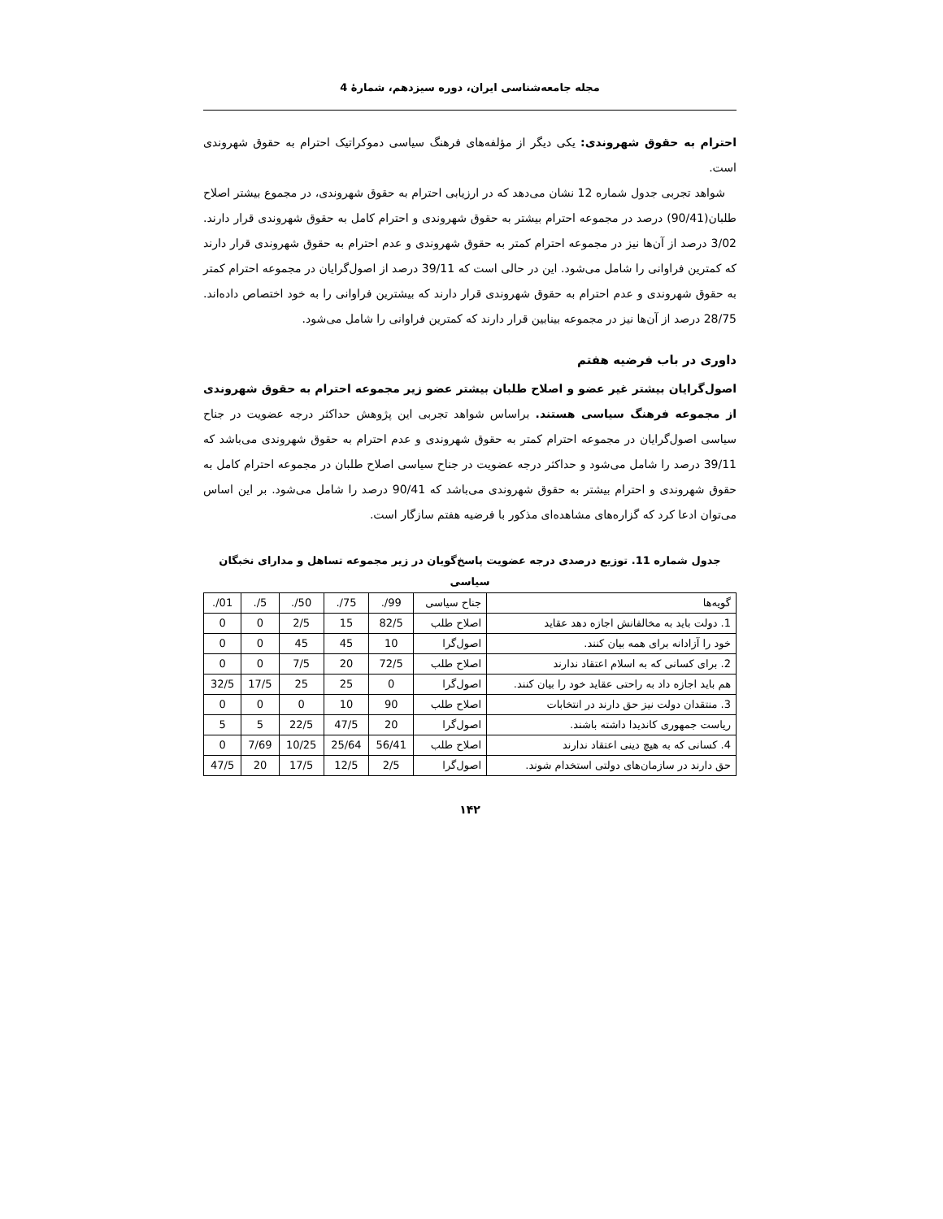مجله جامعه‌شناسی ایران، دوره سیزدهم، شمارهٔ 4
احترام به حقوق شهروندی: یکی دیگر از مؤلفه‌های فرهنگ سیاسی دموکراتیک احترام به حقوق شهروندی است.
شواهد تجربی جدول شماره 12 نشان می‌دهد که در ارزیابی احترام به حقوق شهروندی، در مجموع بیشتر اصلاح طلبان(90/41) درصد در مجموعه احترام بیشتر به حقوق شهروندی و احترام کامل به حقوق شهروندی قرار دارند. 3/02 درصد از آن‌ها نیز در مجموعه احترام کمتر به حقوق شهروندی و عدم احترام به حقوق شهروندی قرار دارند که کمترین فراوانی را شامل می‌شود. این در حالی است که 39/11 درصد از اصول‌گرایان در مجموعه احترام کمتر به حقوق شهروندی و عدم احترام به حقوق شهروندی قرار دارند که بیشترین فراوانی را به خود اختصاص داده‌اند. 28/75 درصد از آن‌ها نیز در مجموعه بینابین قرار دارند که کمترین فراوانی را شامل می‌شود.
داوری در باب فرضیه هفتم
اصول‌گرایان بیشتر غیر عضو و اصلاح طلبان بیشتر عضو زیر مجموعه احترام به حقوق شهروندی از مجموعه فرهنگ سیاسی هستند. براساس شواهد تجربی این پژوهش حداکثر درجه عضویت در جناح سیاسی اصول‌گرایان در مجموعه احترام کمتر به حقوق شهروندی و عدم احترام به حقوق شهروندی می‌باشد که 39/11 درصد را شامل می‌شود و حداکثر درجه عضویت در جناح سیاسی اصلاح طلبان در مجموعه احترام کامل به حقوق شهروندی و احترام بیشتر به حقوق شهروندی می‌باشد که 90/41 درصد را شامل می‌شود. بر این اساس می‌توان ادعا کرد که گزاره‌های مشاهده‌ای مذکور با فرضیه هفتم سازگار است.
جدول شماره 11. توزیع درصدی درجه عضویت پاسخ‌گویان در زیر مجموعه تساهل و مدارای نخبگان سیاسی
| گویه‌ها | جناح سیاسی | ./99 | ./75 | ./50 | ./5 | ./01 |
| --- | --- | --- | --- | --- | --- | --- |
| 1. دولت باید به مخالفانش اجازه دهد عقاید | اصلاح طلب | 82/5 | 15 | 2/5 | 0 | 0 |
| خود را آزادانه برای همه بیان کنند. | اصول‌گرا | 10 | 45 | 45 | 0 | 0 |
| 2. برای کسانی که به اسلام اعتقاد ندارند | اصلاح طلب | 72/5 | 20 | 7/5 | 0 | 0 |
| هم باید اجازه داد به راحتی عقاید خود را بیان کنند. | اصول‌گرا | 0 | 25 | 25 | 17/5 | 32/5 |
| 3. منتقدان دولت نیز حق دارند در انتخابات | اصلاح طلب | 90 | 10 | 0 | 0 | 0 |
| ریاست جمهوری کاندیدا داشته باشند. | اصول‌گرا | 20 | 47/5 | 22/5 | 5 | 5 |
| 4. کسانی که به هیچ دینی اعتقاد ندارند | اصلاح طلب | 56/41 | 25/64 | 10/25 | 7/69 | 0 |
| حق دارند در سازمان‌های دولتی استخدام شوند. | اصول‌گرا | 2/5 | 12/5 | 17/5 | 20 | 47/5 |
۱۴۲